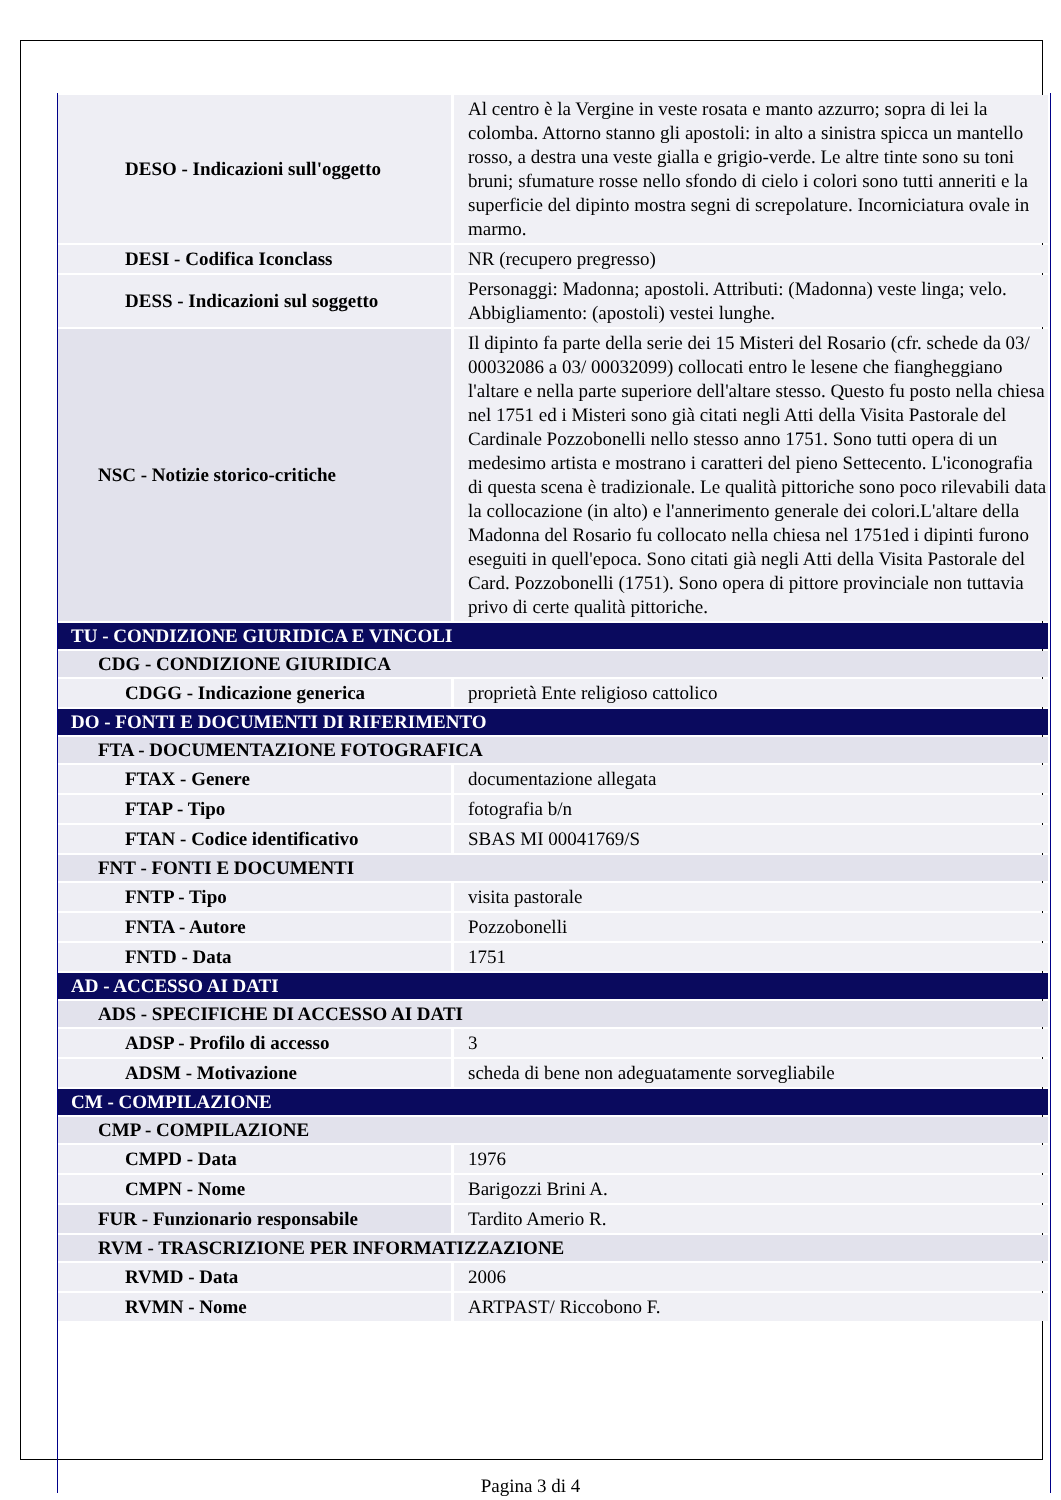| DESO - Indicazioni sull'oggetto | Al centro è la Vergine in veste rosata e manto azzurro; sopra di lei la colomba. Attorno stanno gli apostoli: in alto a sinistra spicca un mantello rosso, a destra una veste gialla e grigio-verde. Le altre tinte sono su toni bruni; sfumature rosse nello sfondo di cielo i colori sono tutti anneriti e la superficie del dipinto mostra segni di screpolature. Incorniciatura ovale in marmo. |
| DESI - Codifica Iconclass | NR (recupero pregresso) |
| DESS - Indicazioni sul soggetto | Personaggi: Madonna; apostoli. Attributi: (Madonna) veste linga; velo. Abbigliamento: (apostoli) vestei lunghe. |
| NSC - Notizie storico-critiche | Il dipinto fa parte della serie dei 15 Misteri del Rosario (cfr. schede da 03/ 00032086 a 03/ 00032099) collocati entro le lesene che fiangheggiano l'altare e nella parte superiore dell'altare stesso. Questo fu posto nella chiesa nel 1751 ed i Misteri sono già citati negli Atti della Visita Pastorale del Cardinale Pozzobonelli nello stesso anno 1751. Sono tutti opera di un medesimo artista e mostrano i caratteri del pieno Settecento. L'iconografia di questa scena è tradizionale. Le qualità pittoriche sono poco rilevabili data la collocazione (in alto) e l'annerimento generale dei colori.L'altare della Madonna del Rosario fu collocato nella chiesa nel 1751ed i dipinti furono eseguiti in quell'epoca. Sono citati già negli Atti della Visita Pastorale del Card. Pozzobonelli (1751). Sono opera di pittore provinciale non tuttavia privo di certe qualità pittoriche. |
| TU - CONDIZIONE GIURIDICA E VINCOLI | |
| CDG - CONDIZIONE GIURIDICA | |
| CDGG - Indicazione generica | proprietà Ente religioso cattolico |
| DO - FONTI E DOCUMENTI DI RIFERIMENTO | |
| FTA - DOCUMENTAZIONE FOTOGRAFICA | |
| FTAX - Genere | documentazione allegata |
| FTAP - Tipo | fotografia b/n |
| FTAN - Codice identificativo | SBAS MI 00041769/S |
| FNT - FONTI E DOCUMENTI | |
| FNTP - Tipo | visita pastorale |
| FNTA - Autore | Pozzobonelli |
| FNTD - Data | 1751 |
| AD - ACCESSO AI DATI | |
| ADS - SPECIFICHE DI ACCESSO AI DATI | |
| ADSP - Profilo di accesso | 3 |
| ADSM - Motivazione | scheda di bene non adeguatamente sorvegliabile |
| CM - COMPILAZIONE | |
| CMP - COMPILAZIONE | |
| CMPD - Data | 1976 |
| CMPN - Nome | Barigozzi Brini A. |
| FUR - Funzionario responsabile | Tardito Amerio R. |
| RVM - TRASCRIZIONE PER INFORMATIZZAZIONE | |
| RVMD - Data | 2006 |
| RVMN - Nome | ARTPAST/ Riccobono F. |
Pagina 3 di 4